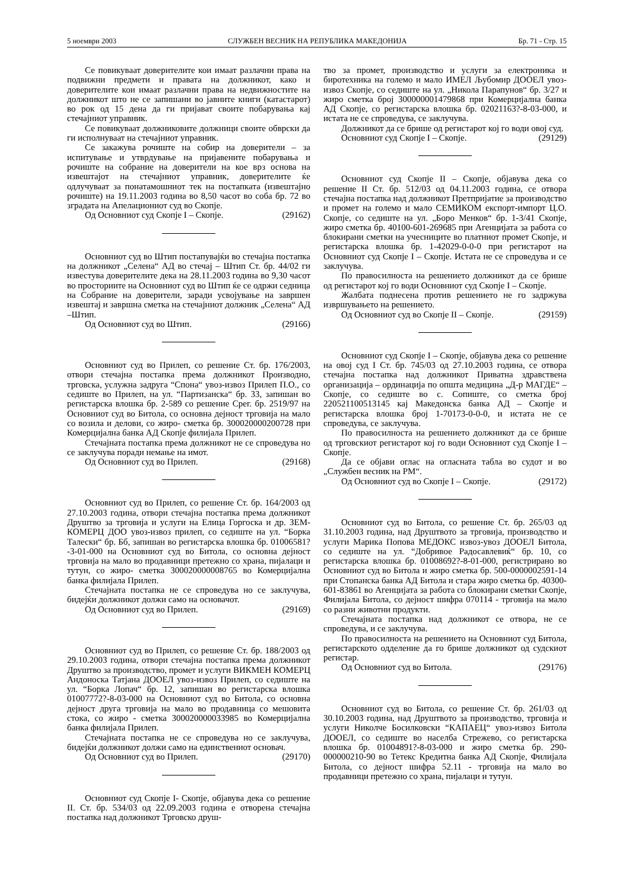5 ноември 2003 СЛУЖБЕН ВЕСНИК НА РЕПУБЛИКА МАКЕДОНИЈА Бр. 71 - Стр. 15
Се повикуваат доверителите кои имаат разлачни права на подвижни предмети и правата на должникот, како и доверителите кои имаат разлачни права на недвижностите на должникот што не се запишани во јавните книги (катастарот) во рок од 15 дена да ги пријават своите побарувања кај стечајниот управник.
Се повикуваат должниковите должници своите обврски да ги исполнуваат на стечајниот управник.
Се закажува рочиште на собир на доверители – за испитување и утврдување на пријавените побарувања и рочиште на собрание на доверители на кое врз основа на извештајот на стечајниот управник, доверителите ќе одлучуваат за понатамошниот тек на постапката (извештајно рочиште) на 19.11.2003 година во 8,50 часот во соба бр. 72 во зградата на Апелациониот суд во Скопје.
Од Основниот суд Скопје I – Скопје. (29162)
Основниот суд во Штип постапувајќи во стечајна постапка на должникот „Селена“ АД во стечај – Штип Ст. бр. 44/02 ги известува доверителите дека на 28.11.2003 година во 9,30 часот во просториите на Основниот суд во Штип ќе се одржи седница на Собрание на доверители, заради усвојување на завршен извештај и завршна сметка на стечајниот должник „Селена“ АД –Штип.
Од Основниот суд во Штип. (29166)
Основниот суд во Прилеп, со решение Ст. бр. 176/2003, отвори стечајна постапка према должникот Производно, трговска, услужна задруга “Спона“ увоз-извоз Прилеп П.О., со седиште во Прилеп, на ул. “Партизанска“ бр. 33, запишан во регистарска влошка бр. 2-589 со решение Срег. бр. 2519/97 на Основниот суд во Битола, со основна дејност трговија на мало со возила и делови, со жиро- сметка бр. 300020000200728 при Комерцијална банка АД Скопје филијала Прилеп.
Стечајната постапка према должникот не се спроведува но се заклучува поради немање на имот.
Од Основниот суд во Прилеп. (29168)
Основниот суд во Прилеп, со решение Ст. бр. 164/2003 од 27.10.2003 година, отвори стечајна постапка према должникот Друштво за трговија и услуги на Елица Горгоска и др. ЗЕМ-КОМЕРЦ ДОО увоз-извоз прилеп, со седиште на ул. “Борка Талески“ бр. Бб, запишан во регистарска влошка бр. 01006581?-3-01-000 на Основниот суд во Битола, со основна дејност трговија на мало во продавници претежно со храна, пијалаци и тутун, со жиро- сметка 300020000008765 во Комерцијална банка филијала Прилеп.
Стечајната постапка не се спроведува но се заклучува, бидејќи должникот должи само на основачот.
Од Основниот суд во Прилеп. (29169)
Основниот суд во Прилеп, со решение Ст. бр. 188/2003 од 29.10.2003 година, отвори стечајна постапка према должникот Друштво за производство, промет и услуги ВИКМЕН КОМЕРЦ Андоноска Татјана ДООЕЛ увоз-извоз Прилеп, со седиште на ул. “Борка Лопач“ бр. 12, запишан во регистарска влошка 01007772?-8-03-000 на Основниот суд во Битола, со основна дејност друга трговија на мало во продавница со мешовита стока, со жиро - сметка 300020000033985 во Комерцијална банка филијала Прилеп.
Стечајната постапка не се спроведува но се заклучува, бидејќи должникот должи само на единствениот основач.
Од Основниот суд во Прилеп. (29170)
Основниот суд Скопје I- Скопје, објавува дека со решение II. Ст. бр. 534/03 од 22.09.2003 година е отворена стечајна постапка над должникот Трговско друш-
тво за промет, производство и услуги за електроника и биротехника на големо и мало ИМЕЛ Љубомир ДООЕЛ увоз-извоз Скопје, со седиште на ул. „Никола Парапунов“ бр. 3/27 и жиро сметка број 300000001479868 при Комерцијална банка АД Скопје, со регистарска влошка бр. 02021163?-8-03-000, и истата не се спроведува, се заклучува.
Должникот да се брише од регистарот кој го води овој суд.
Основниот суд Скопје I – Скопје. (29129)
Основниот суд Скопје II – Скопје, објавува дека со решение II Ст. бр. 512/03 од 04.11.2003 година, се отвора стечајна постапка над должникот Претпријатие за производство и промет на големо и мало СЕМИКОМ експорт-импорт Ц.О. Скопје, со седиште на ул. „Боро Менков“ бр. 1-3/41 Скопје, жиро сметка бр. 40100-601-269685 при Агенцијата за работа со блокирани сметки на учесниците во платниот промет Скопје, и регистарска влошка бр. 1-42029-0-0-0 при регистарот на Основниот суд Скопје I – Скопје. Истата не се спроведува и се заклучува.
По правосилноста на решението должникот да се брише од регистарот кој го води Основниот суд Скопје I – Скопје.
Жалбата поднесена против решението не го задржува извршувањето на решението.
Од Основниот суд во Скопје II – Скопје. (29159)
Основниот суд Скопје I – Скопје, објавува дека со решение на овој суд I Ст. бр. 745/03 од 27.10.2003 година, се отвора стечајна постапка над должникот Приватна здравствена организација – ординација по општа медицина „Д-р МАГДЕ“ – Скопје, со седиште во с. Сопиште, со сметка број 220521100513145 кај Македонска банка АД – Скопје и регистарска влошка број 1-70173-0-0-0, и истата не се спроведува, се заклучува.
По правосилноста на решението должникот да се брише од трговскиот регистарот кој го води Основниот суд Скопје I – Скопје.
Да се објави оглас на огласната табла во судот и во „Службен весник на РМ“.
Од Основниот суд во Скопје I – Скопје. (29172)
Основниот суд во Битола, со решение Ст. бр. 265/03 од 31.10.2003 година, над Друштвото за трговија, производство и услуги Марика Попова МЕДОКС извоз-увоз ДООЕЛ Битола, со седиште на ул. “Добривое Радосавлевиќ“ бр. 10, со регистарска влошка бр. 01008692?-8-01-000, регистрирано во Основниот суд во Битола и жиро сметка бр. 500-0000002591-14 при Стопанска банка АД Битола и стара жиро сметка бр. 40300-601-83861 во Агенцијата за работа со блокирани сметки Скопје, Филијала Битола, со дејност шифра 070114 - трговија на мало со разни животни продукти.
Стечајната постапка над должникот се отвора, не се спроведува, и се заклучува.
По правосилноста на решението на Основниот суд Битола, регистарското одделение да го брише должникот од судскиот регистар.
Од Основниот суд во Битола. (29176)
Основниот суд во Битола, со решение Ст. бр. 261/03 од 30.10.2003 година, над Друштвото за производство, трговија и услуги Николче Босилковски “КАПАЕЦ“ увоз-извоз Битола ДООЕЛ, со седиште во населба Стрежево, со регистарска влошка бр. 01004891?-8-03-000 и жиро сметка бр. 290-000000210-90 во Тетекс Кредитна банка АД Скопје, Филијала Битола, со дејност шифра 52.11 - трговија на мало во продавници претежно со храна, пијалаци и тутун.